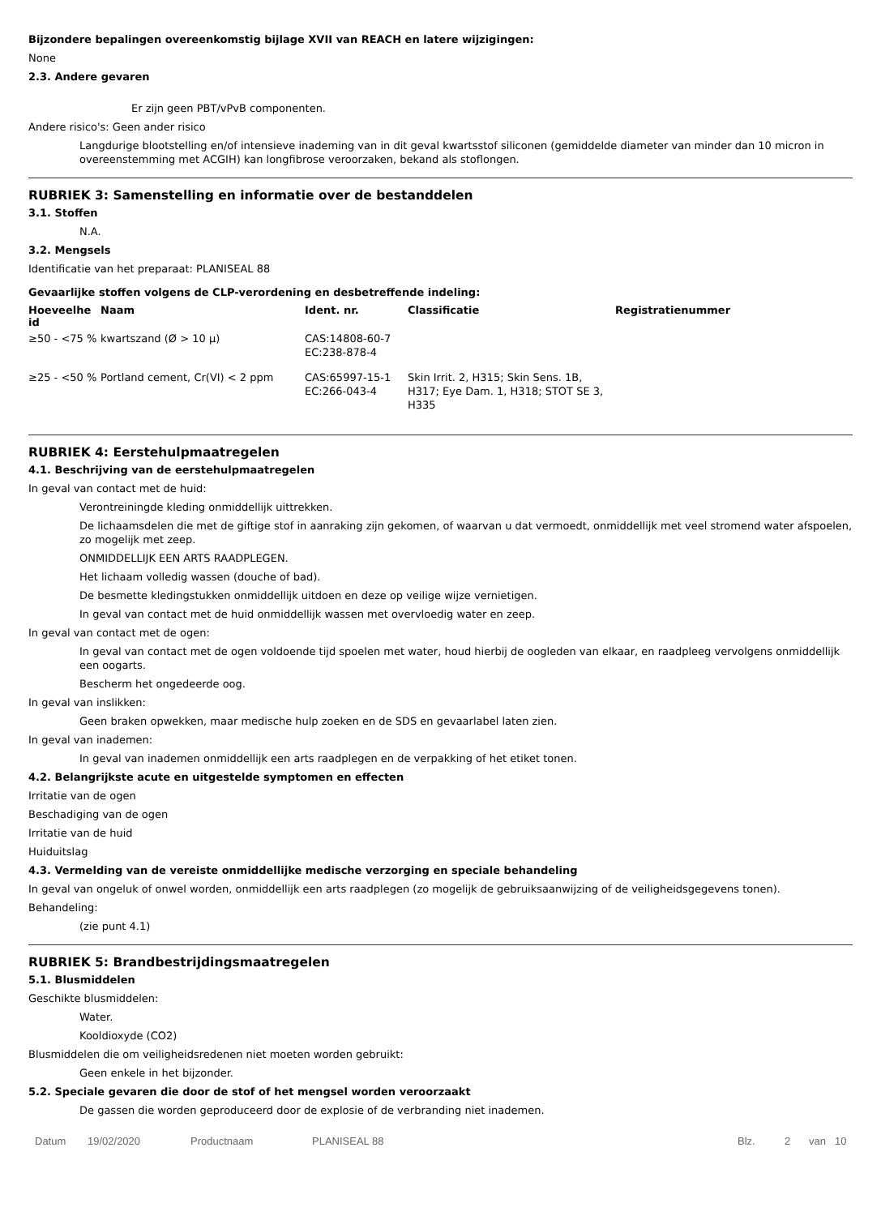Bijzondere bepalingen overeenkomstig bijlage XVII van REACH en latere wijzigingen:
None
2.3. Andere gevaren
Er zijn geen PBT/vPvB componenten.
Andere risico's: Geen ander risico
Langdurige blootstelling en/of intensieve inademing van in dit geval kwartsstof siliconen (gemiddelde diameter van minder dan 10 micron in overeenstemming met ACGIH) kan longfibrose veroorzaken, bekand als stoflongen.
RUBRIEK 3: Samenstelling en informatie over de bestanddelen
3.1. Stoffen
N.A.
3.2. Mengsels
Identificatie van het preparaat: PLANISEAL 88
Gevaarlijke stoffen volgens de CLP-verordening en desbetreffende indeling:
| Hoeveelhe id | Naam | Ident. nr. | Classificatie | Registratienummer |
| --- | --- | --- | --- | --- |
| ≥50 - <75 % | kwartszand (Ø > 10 μ) | CAS:14808-60-7 EC:238-878-4 | | |
| ≥25 - <50 % | Portland cement, Cr(VI) < 2 ppm | CAS:65997-15-1 EC:266-043-4 | Skin Irrit. 2, H315; Skin Sens. 1B, H317; Eye Dam. 1, H318; STOT SE 3, H335 | |
RUBRIEK 4: Eerstehulpmaatregelen
4.1. Beschrijving van de eerstehulpmaatregelen
In geval van contact met de huid:
Verontreiningde kleding onmiddellijk uittrekken.
De lichaamsdelen die met de giftige stof in aanraking zijn gekomen, of waarvan u dat vermoedt, onmiddellijk met veel stromend water afspoelen, zo mogelijk met zeep.
ONMIDDELLIJK EEN ARTS RAADPLEGEN.
Het lichaam volledig wassen (douche of bad).
De besmette kledingstukken onmiddellijk uitdoen en deze op veilige wijze vernietigen.
In geval van contact met de huid onmiddellijk wassen met overvloedig water en zeep.
In geval van contact met de ogen:
In geval van contact met de ogen voldoende tijd spoelen met water, houd hierbij de oogleden van elkaar, en raadpleeg vervolgens onmiddellijk een oogarts.
Bescherm het ongedeerde oog.
In geval van inslikken:
Geen braken opwekken, maar medische hulp zoeken en de SDS en gevaarlabel laten zien.
In geval van inademen:
In geval van inademen onmiddellijk een arts raadplegen en de verpakking of het etiket tonen.
4.2. Belangrijkste acute en uitgestelde symptomen en effecten
Irritatie van de ogen
Beschadiging van de ogen
Irritatie van de huid
Huiduitslag
4.3. Vermelding van de vereiste onmiddellijke medische verzorging en speciale behandeling
In geval van ongeluk of onwel worden, onmiddellijk een arts raadplegen (zo mogelijk de gebruiksaanwijzing of de veiligheidsgegevens tonen).
Behandeling:
(zie punt 4.1)
RUBRIEK 5: Brandbestrijdingsmaatregelen
5.1. Blusmiddelen
Geschikte blusmiddelen:
Water.
Kooldioxyde (CO2)
Blusmiddelen die om veiligheidsredenen niet moeten worden gebruikt:
Geen enkele in het bijzonder.
5.2. Speciale gevaren die door de stof of het mengsel worden veroorzaakt
De gassen die worden geproduceerd door de explosie of de verbranding niet inademen.
Datum 19/02/2020 Productnaam PLANISEAL 88 Blz. 2 van 10